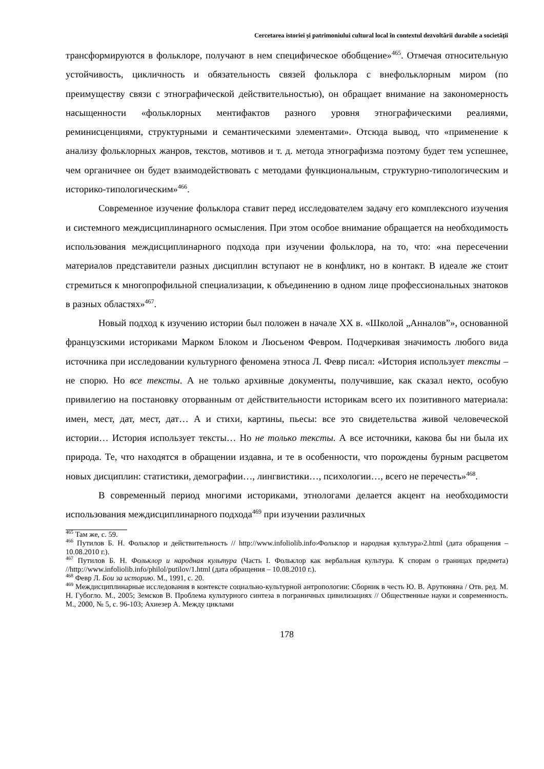Cercetarea istoriei și patrimoniului cultural local în contextul dezvoltării durabile a societății
трансформируются в фольклоре, получают в нем специфическое обобщение»<sup>465</sup>. Отмечая относительную устойчивость, цикличность и обязательность связей фольклора с внефольклорным миром (по преимуществу связи с этнографической действительностью), он обращает внимание на закономерность насыщенности «фольклорных ментифактов разного уровня этнографическими реалиями, реминисценциями, структурными и семантическими элементами». Отсюда вывод, что «применение к анализу фольклорных жанров, текстов, мотивов и т. д. метода этнографизма поэтому будет тем успешнее, чем органичнее он будет взаимодействовать с методами функциональным, структурно-типологическим и историко-типологическим»<sup>466</sup>.
Современное изучение фольклора ставит перед исследователем задачу его комплексного изучения и системного междисциплинарного осмысления. При этом особое внимание обращается на необходимость использования междисциплинарного подхода при изучении фольклора, на то, что: «на пересечении материалов представители разных дисциплин вступают не в конфликт, но в контакт. В идеале же стоит стремиться к многопрофильной специализации, к объединению в одном лице профессиональных знатоков в разных областях»<sup>467</sup>.
Новый подход к изучению истории был положен в начале XX в. «Школой „Анналов”», основанной французскими историками Марком Блоком и Люсьеном Февром. Подчеркивая значимость любого вида источника при исследовании культурного феномена этноса Л. Февр писал: «История использует тексты – не спорю. Но все тексты. А не только архивные документы, получившие, как сказал некто, особую привилегию на постановку оторванным от действительности историкам всего их позитивного материала: имен, мест, дат, мест, дат… А и стихи, картины, пьесы: все это свидетельства живой человеческой истории… История использует тексты… Но не только тексты. А все источники, какова бы ни была их природа. Те, что находятся в обращении издавна, и те в особенности, что порождены бурным расцветом новых дисциплин: статистики, демографии…, лингвистики…, психологии…, всего не перечесть»<sup>468</sup>.
В современный период многими историками, этнологами делается акцент на необходимости использования междисциплинарного подхода<sup>469</sup> при изучении различных
<sup>465</sup> Там же, с. 59.
<sup>466</sup> Путилов Б. Н. Фольклор и действительность // http://www.infoliolib.info›Фольклор и народная культура›2.html (дата обращения – 10.08.2010 г.).
<sup>467</sup> Путилов Б. Н. Фольклор и народная культура (Часть I. Фольклор как вербальная культура. К спорам о границах предмета) //http://www.infoliolib.info/philol/putilov/1.html (дата обращения – 10.08.2010 г.).
<sup>468</sup> Февр Л. Бои за историю. М., 1991, с. 20.
<sup>469</sup> Междисциплинарные исследования в контексте социально-культурной антропологии: Сборник в честь Ю. В. Арутюняна / Отв. ред. М. Н. Губогло. М., 2005; Земсков В. Проблема культурного синтеза в пограничных цивилизациях // Общественные науки и современность. М., 2000, № 5, с. 96-103; Ахиезер А. Между циклами
178